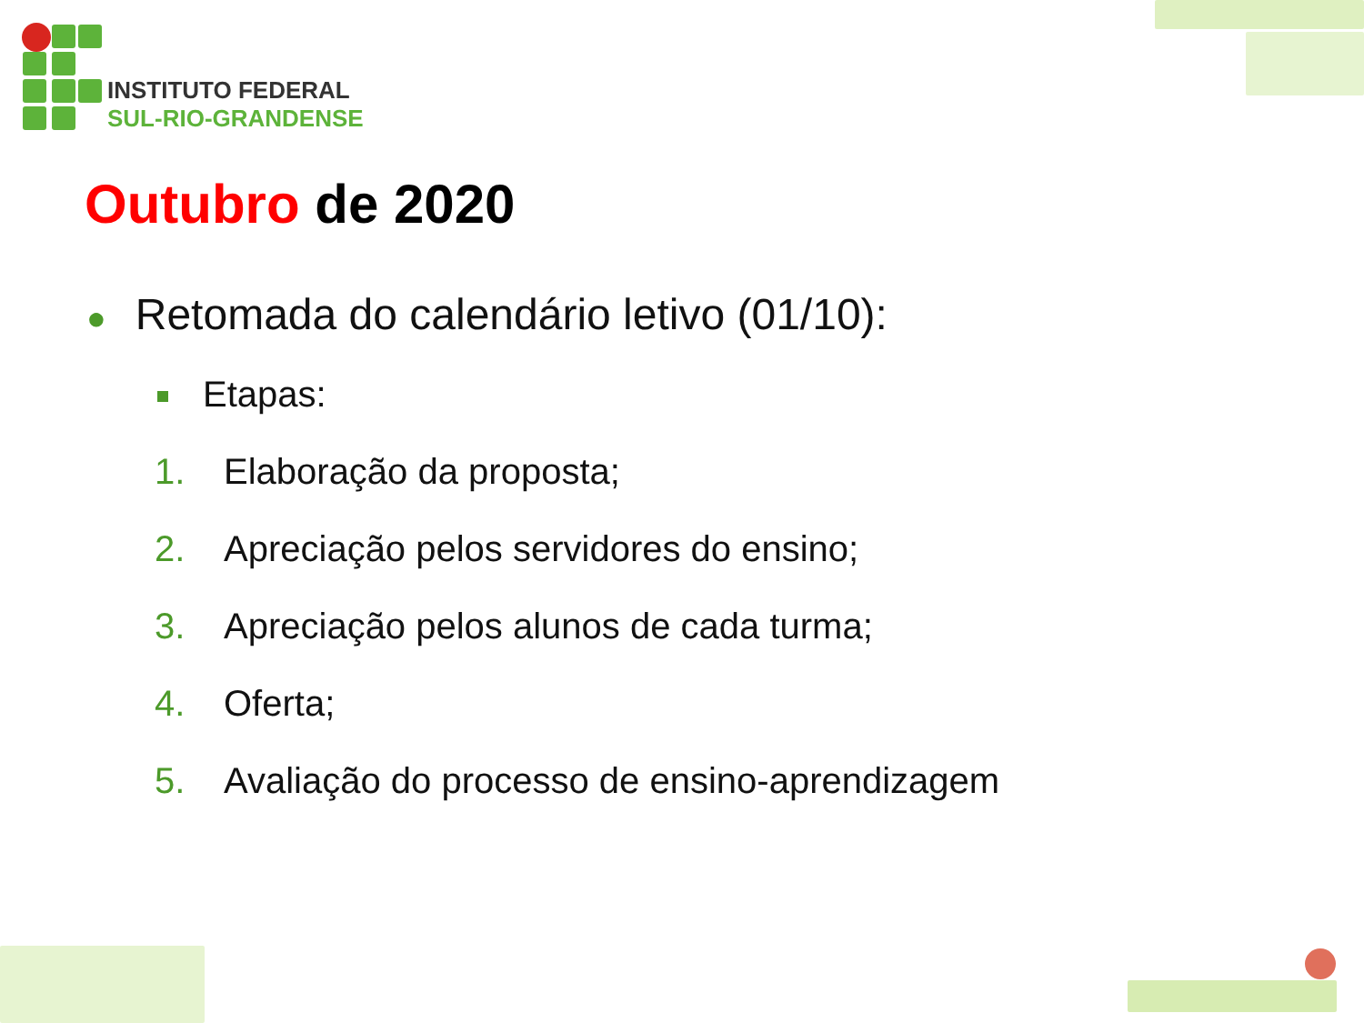INSTITUTO FEDERAL
SUL-RIO-GRANDENSE
Outubro de 2020
● Retomada do calendário letivo (01/10):
Etapas:
1. Elaboração da proposta;
2. Apreciação pelos servidores do ensino;
3. Apreciação pelos alunos de cada turma;
4. Oferta;
5. Avaliação do processo de ensino-aprendizagem